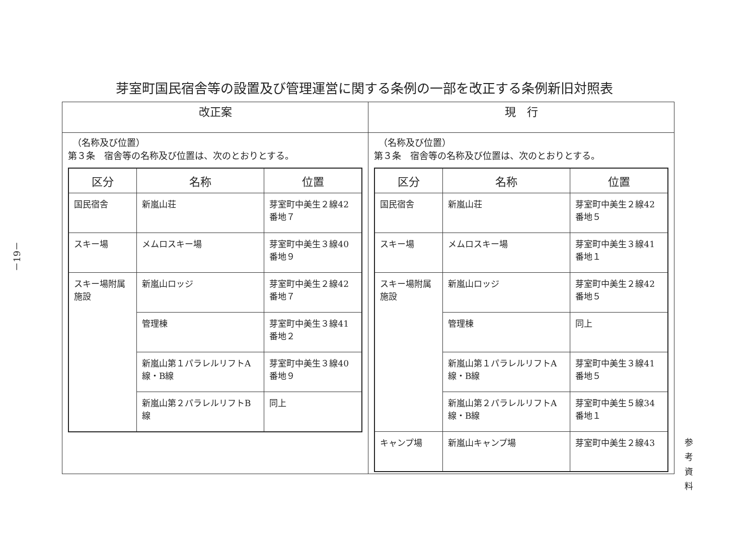－19－
芽室町国民宿舎等の設置及び管理運営に関する条例の一部を改正する条例新旧対照表
| 改正案 | 現 行 |
| --- | --- |
| （名称及び位置） 第３条 宿舎等の名称及び位置は、次のとおりとする。 / 区分 / 名称 / 位置 / / --- / --- / --- / / 国民宿舎 / 新嵐山荘 / 芽室町中美生２線42番地７ / / スキー場 / メムロスキー場 / 芽室町中美生３線40番地９ / / スキー場附属施設 / 新嵐山ロッジ / 芽室町中美生２線42番地７ / / / 管理棟 / 芽室町中美生３線41番地２ / / / 新嵐山第１パラレルリフトA線・B線 / 芽室町中美生３線40番地９ / / / 新嵐山第２パラレルリフトB線 / 同上 / | （名称及び位置） 第３条 宿舎等の名称及び位置は、次のとおりとする。 / 区分 / 名称 / 位置 / / --- / --- / --- / / 国民宿舎 / 新嵐山荘 / 芽室町中美生２線42番地５ / / スキー場 / メムロスキー場 / 芽室町中美生３線41番地１ / / スキー場附属施設 / 新嵐山ロッジ / 芽室町中美生２線42番地５ / / / 管理棟 / 同上 / / / 新嵐山第１パラレルリフトA線・B線 / 芽室町中美生３線41番地５ / / / 新嵐山第２パラレルリフトA線・B線 / 芽室町中美生５線34番地１ / / キャンプ場 / 新嵐山キャンプ場 / 芽室町中美生２線43 / |
参考資料